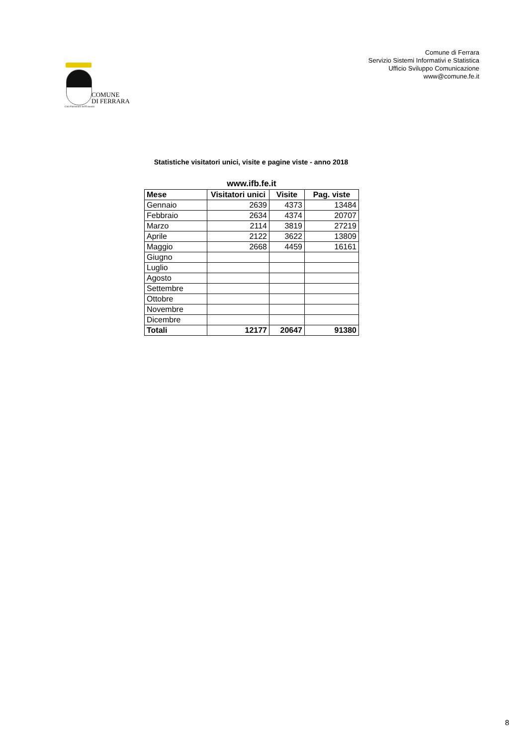Comune di Ferrara
Servizio Sistemi Informativi e Statistica
Ufficio Sviluppo Comunicazione
www@comune.fe.it
COMUNE
DI FERRARA
Città Patrimonio dell'Umanità
Statistiche visitatori unici, visite e pagine viste - anno 2018
www.ifb.fe.it
| Mese | Visitatori unici | Visite | Pag. viste |
| --- | --- | --- | --- |
| Gennaio | 2639 | 4373 | 13484 |
| Febbraio | 2634 | 4374 | 20707 |
| Marzo | 2114 | 3819 | 27219 |
| Aprile | 2122 | 3622 | 13809 |
| Maggio | 2668 | 4459 | 16161 |
| Giugno | | | |
| Luglio | | | |
| Agosto | | | |
| Settembre | | | |
| Ottobre | | | |
| Novembre | | | |
| Dicembre | | | |
| Totali | 12177 | 20647 | 91380 |
8